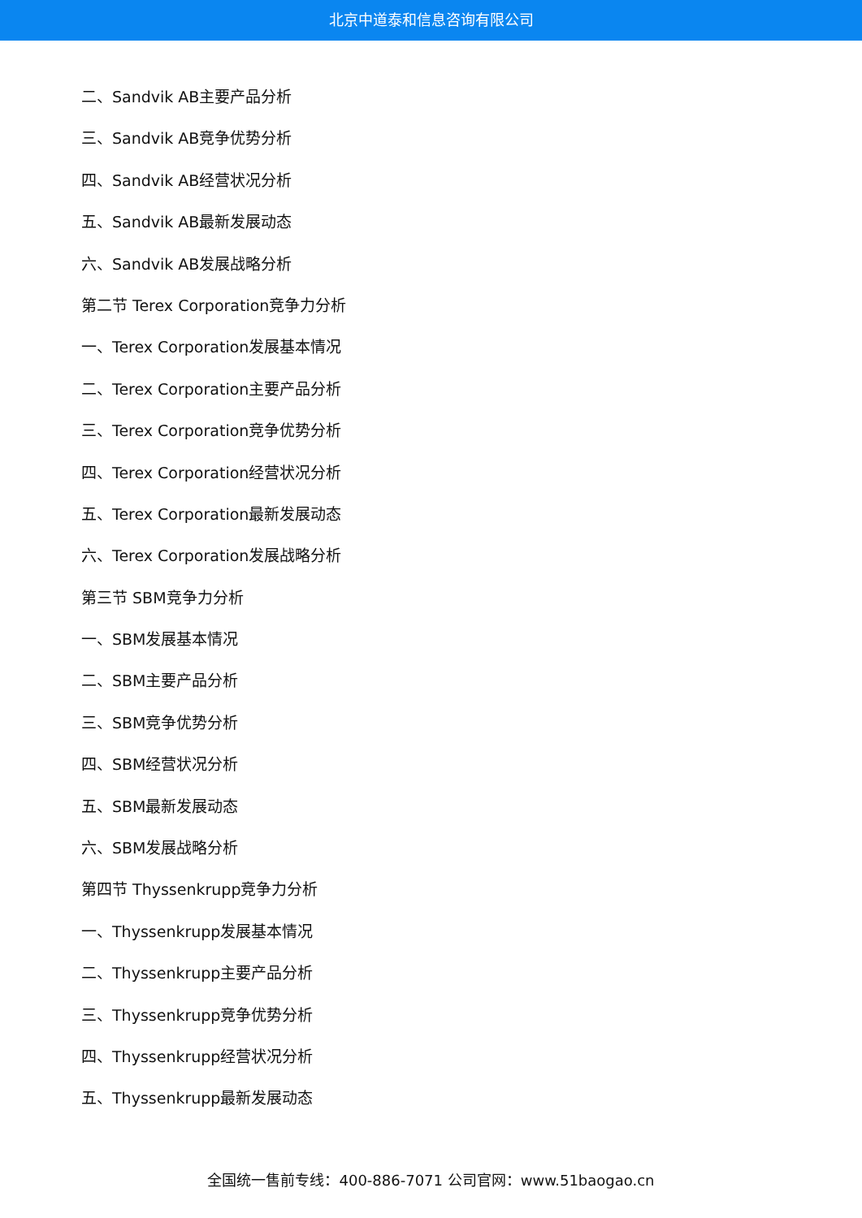北京中道泰和信息咨询有限公司
二、Sandvik AB主要产品分析
三、Sandvik AB竞争优势分析
四、Sandvik AB经营状况分析
五、Sandvik AB最新发展动态
六、Sandvik AB发展战略分析
第二节 Terex Corporation竞争力分析
一、Terex Corporation发展基本情况
二、Terex Corporation主要产品分析
三、Terex Corporation竞争优势分析
四、Terex Corporation经营状况分析
五、Terex Corporation最新发展动态
六、Terex Corporation发展战略分析
第三节 SBM竞争力分析
一、SBM发展基本情况
二、SBM主要产品分析
三、SBM竞争优势分析
四、SBM经营状况分析
五、SBM最新发展动态
六、SBM发展战略分析
第四节 Thyssenkrupp竞争力分析
一、Thyssenkrupp发展基本情况
二、Thyssenkrupp主要产品分析
三、Thyssenkrupp竞争优势分析
四、Thyssenkrupp经营状况分析
五、Thyssenkrupp最新发展动态
全国统一售前专线：400-886-7071 公司官网：www.51baogao.cn